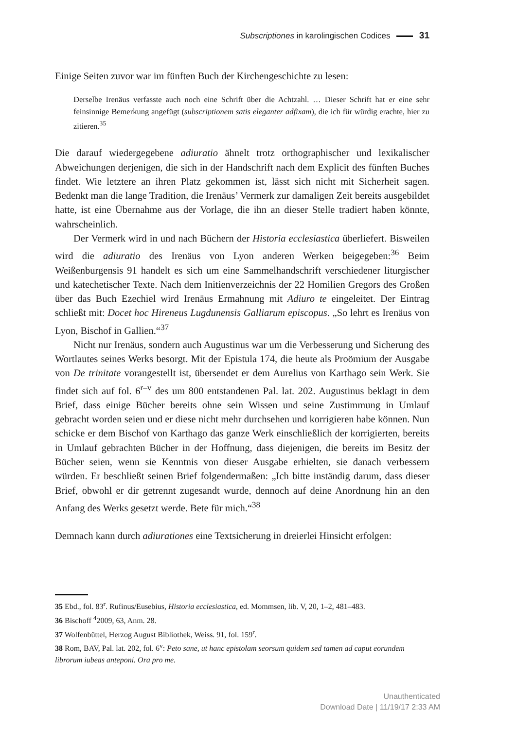Subscriptiones in karolingischen Codices 31
Einige Seiten zuvor war im fünften Buch der Kirchengeschichte zu lesen:
Derselbe Irenäus verfasste auch noch eine Schrift über die Achtzahl. … Dieser Schrift hat er eine sehr feinsinnige Bemerkung angefügt (subscriptionem satis eleganter adfixam), die ich für würdig erachte, hier zu zitieren.<sup>35</sup>
Die darauf wiedergegebene adiuratio ähnelt trotz orthographischer und lexikalischer Abweichungen derjenigen, die sich in der Handschrift nach dem Explicit des fünften Buches findet. Wie letztere an ihren Platz gekommen ist, lässt sich nicht mit Sicherheit sagen. Bedenkt man die lange Tradition, die Irenäus’ Vermerk zur damaligen Zeit bereits ausgebildet hatte, ist eine Übernahme aus der Vorlage, die ihn an dieser Stelle tradiert haben könnte, wahrscheinlich.
Der Vermerk wird in und nach Büchern der Historia ecclesiastica überliefert. Bisweilen wird die adiuratio des Irenäus von Lyon anderen Werken beigegeben:<sup>36</sup> Beim Weißenburgensis 91 handelt es sich um eine Sammelhandschrift verschiedener liturgischer und katechetischer Texte. Nach dem Initienverzeichnis der 22 Homilien Gregors des Großen über das Buch Ezechiel wird Irenäus Ermahnung mit Adiuro te eingeleitet. Der Eintrag schließt mit: Docet hoc Hireneus Lugdunensis Galliarum episcopus. „So lehrt es Irenäus von Lyon, Bischof in Gallien.“<sup>37</sup>
Nicht nur Irenäus, sondern auch Augustinus war um die Verbesserung und Sicherung des Wortlautes seines Werks besorgt. Mit der Epistula 174, die heute als Proömium der Ausgabe von De trinitate vorangestellt ist, übersendet er dem Aurelius von Karthago sein Werk. Sie findet sich auf fol. 6<sup>r–v</sup> des um 800 entstandenen Pal. lat. 202. Augustinus beklagt in dem Brief, dass einige Bücher bereits ohne sein Wissen und seine Zustimmung in Umlauf gebracht worden seien und er diese nicht mehr durchsehen und korrigieren habe können. Nun schicke er dem Bischof von Karthago das ganze Werk einschließlich der korrigierten, bereits in Umlauf gebrachten Bücher in der Hoffnung, dass diejenigen, die bereits im Besitz der Bücher seien, wenn sie Kenntnis von dieser Ausgabe erhielten, sie danach verbessern würden. Er beschließt seinen Brief folgendermaßen: „Ich bitte inständig darum, dass dieser Brief, obwohl er dir getrennt zugesandt wurde, dennoch auf deine Anordnung hin an den Anfang des Werks gesetzt werde. Bete für mich.“<sup>38</sup>
Demnach kann durch adiurationes eine Textsicherung in dreierlei Hinsicht erfolgen:
35 Ebd., fol. 83<sup>r</sup>. Rufinus/Eusebius, Historia ecclesiastica, ed. Mommsen, lib. V, 20, 1–2, 481–483.
36 Bischoff <sup>4</sup>2009, 63, Anm. 28.
37 Wolfenbüttel, Herzog August Bibliothek, Weiss. 91, fol. 159<sup>r</sup>.
38 Rom, BAV, Pal. lat. 202, fol. 6<sup>v</sup>: Peto sane, ut hanc epistolam seorsum quidem sed tamen ad caput eorundem librorum iubeas anteponi. Ora pro me.
Unauthenticated
Download Date | 11/19/17 2:33 AM